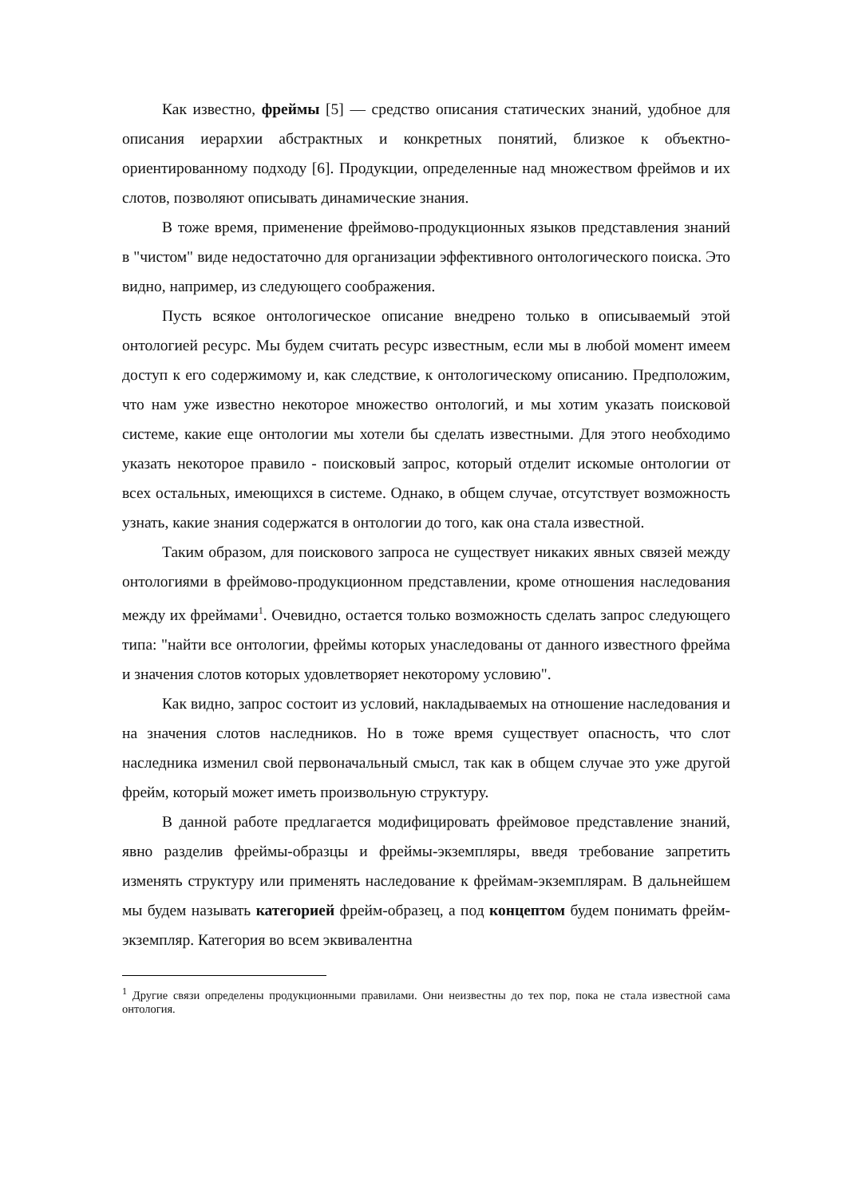Как известно, фреймы [5] — средство описания статических знаний, удобное для описания иерархии абстрактных и конкретных понятий, близкое к объектно-ориентированному подходу [6]. Продукции, определенные над множеством фреймов и их слотов, позволяют описывать динамические знания.
В тоже время, применение фреймово-продукционных языков представления знаний в "чистом" виде недостаточно для организации эффективного онтологического поиска. Это видно, например, из следующего соображения.
Пусть всякое онтологическое описание внедрено только в описываемый этой онтологией ресурс. Мы будем считать ресурс известным, если мы в любой момент имеем доступ к его содержимому и, как следствие, к онтологическому описанию. Предположим, что нам уже известно некоторое множество онтологий, и мы хотим указать поисковой системе, какие еще онтологии мы хотели бы сделать известными. Для этого необходимо указать некоторое правило - поисковый запрос, который отделит искомые онтологии от всех остальных, имеющихся в системе. Однако, в общем случае, отсутствует возможность узнать, какие знания содержатся в онтологии до того, как она стала известной.
Таким образом, для поискового запроса не существует никаких явных связей между онтологиями в фреймово-продукционном представлении, кроме отношения наследования между их фреймами<sup>1</sup>. Очевидно, остается только возможность сделать запрос следующего типа: "найти все онтологии, фреймы которых унаследованы от данного известного фрейма и значения слотов которых удовлетворяет некоторому условию".
Как видно, запрос состоит из условий, накладываемых на отношение наследования и на значения слотов наследников. Но в тоже время существует опасность, что слот наследника изменил свой первоначальный смысл, так как в общем случае это уже другой фрейм, который может иметь произвольную структуру.
В данной работе предлагается модифицировать фреймовое представление знаний, явно разделив фреймы-образцы и фреймы-экземпляры, введя требование запретить изменять структуру или применять наследование к фреймам-экземплярам. В дальнейшем мы будем называть категорией фрейм-образец, а под концептом будем понимать фрейм-экземпляр. Категория во всем эквивалентна
<sup>1</sup> Другие связи определены продукционными правилами. Они неизвестны до тех пор, пока не стала известной сама онтология.